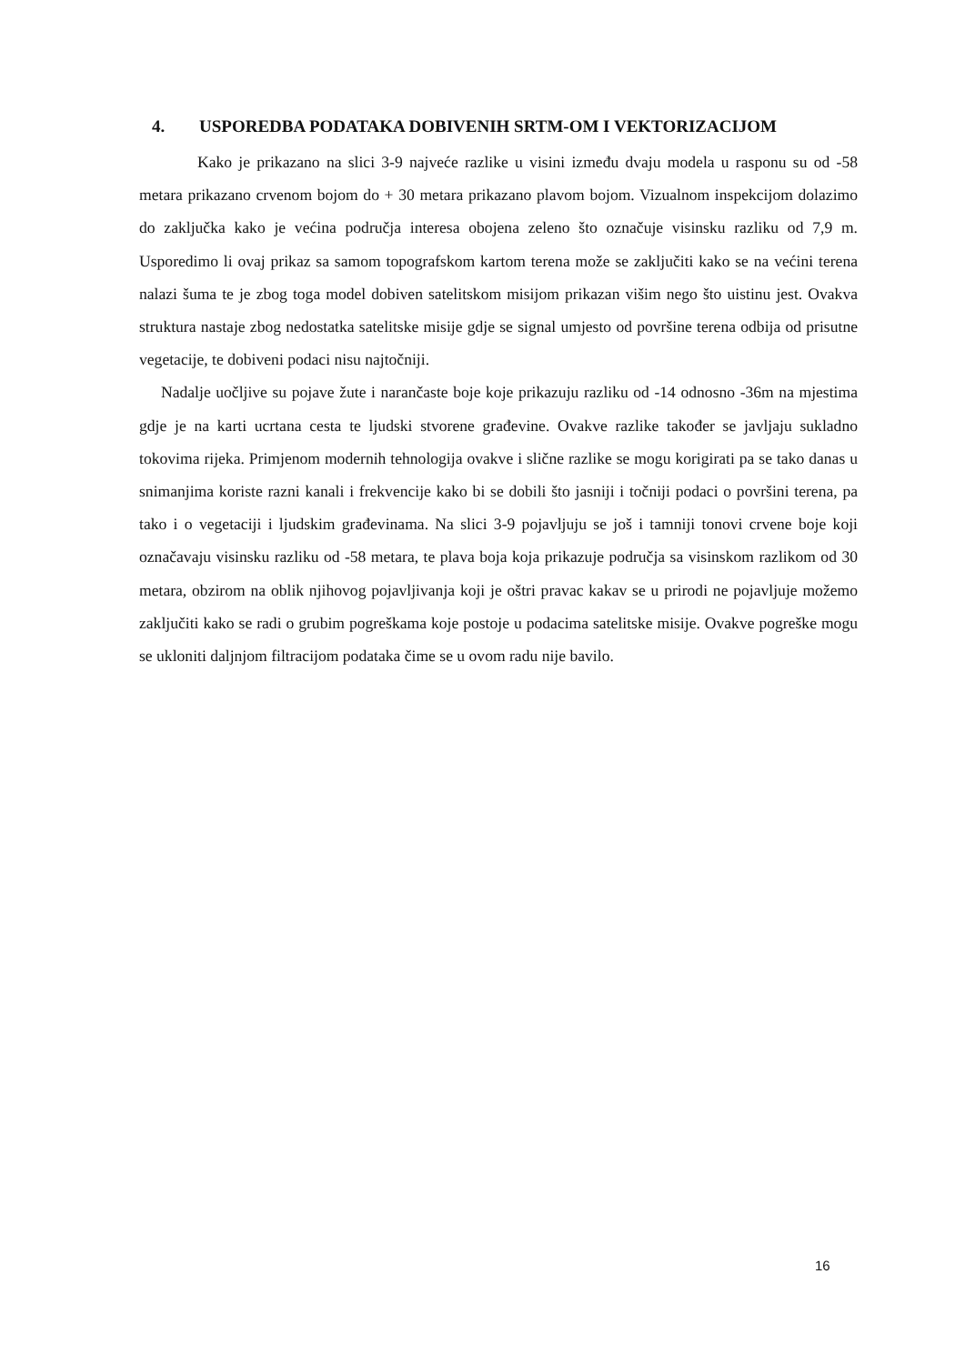4. USPOREDBA PODATAKA DOBIVENIH SRTM-OM I VEKTORIZACIJOM
Kako je prikazano na slici 3-9 najveće razlike u visini između dvaju modela u rasponu su od -58 metara prikazano crvenom bojom do + 30 metara prikazano plavom bojom. Vizualnom inspekcijom dolazimo do zaključka kako je većina područja interesa obojena zeleno što označuje visinsku razliku od 7,9 m. Usporedimo li ovaj prikaz sa samom topografskom kartom terena može se zaključiti kako se na većini terena nalazi šuma te je zbog toga model dobiven satelitskom misijom prikazan višim nego što uistinu jest. Ovakva struktura nastaje zbog nedostatka satelitske misije gdje se signal umjesto od površine terena odbija od prisutne vegetacije, te dobiveni podaci nisu najtočniji.
Nadalje uočljive su pojave žute i narančaste boje koje prikazuju razliku od -14 odnosno -36m na mjestima gdje je na karti ucrtana cesta te ljudski stvorene građevine. Ovakve razlike također se javljaju sukladno tokovima rijeka. Primjenom modernih tehnologija ovakve i slične razlike se mogu korigirati pa se tako danas u snimanjima koriste razni kanali i frekvencije kako bi se dobili što jasniji i točniji podaci o površini terena, pa tako i o vegetaciji i ljudskim građevinama. Na slici 3-9 pojavljuju se još i tamniji tonovi crvene boje koji označavaju visinsku razliku od -58 metara, te plava boja koja prikazuje područja sa visinskom razlikom od 30 metara, obzirom na oblik njihovog pojavljivanja koji je oštri pravac kakav se u prirodi ne pojavljuje možemo zaključiti kako se radi o grubim pogreškama koje postoje u podacima satelitske misije. Ovakve pogreške mogu se ukloniti daljnjom filtracijom podataka čime se u ovom radu nije bavilo.
16